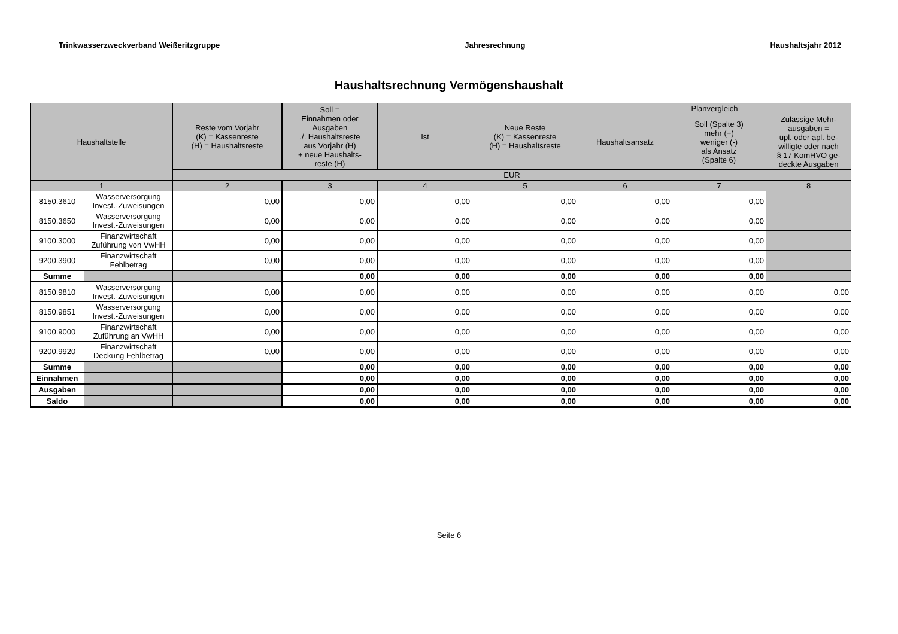Trinkwasserzweckverband Weißeritzgruppe Jahresrechnung Haushaltsjahr 2012
Haushaltsrechnung Vermögenshaushalt
| Haushaltstelle | | Reste vom Vorjahr (K) = Kassenreste (H) = Haushaltsreste | Soll = Einnahmen oder Ausgaben ./. Haushaltsreste aus Vorjahr (H) + neue Haushalts- reste (H) | Ist | Neue Reste (K) = Kassenreste (H) = Haushaltsreste | Planvergleich | | |
| --- | --- | --- | --- | --- | --- | --- | --- | --- |
| | | | | | | Haushaltsansatz | Soll (Spalte 3) mehr (+) weniger (-) als Ansatz (Spalte 6) | Zulässige Mehr- ausgaben = üpl. oder apl. be- willigte oder nach § 17 KomHVO ge- deckte Ausgaben |
| | | EUR | | | | | | |
| 1 | | 2 | 3 | 4 | 5 | 6 | 7 | 8 |
| 8150.3610 | Wasserversorgung Invest.-Zuweisungen | 0,00 | 0,00 | 0,00 | 0,00 | 0,00 | 0,00 | |
| 8150.3650 | Wasserversorgung Invest.-Zuweisungen | 0,00 | 0,00 | 0,00 | 0,00 | 0,00 | 0,00 | |
| 9100.3000 | Finanzwirtschaft Zuführung von VwHH | 0,00 | 0,00 | 0,00 | 0,00 | 0,00 | 0,00 | |
| 9200.3900 | Finanzwirtschaft Fehlbetrag | 0,00 | 0,00 | 0,00 | 0,00 | 0,00 | 0,00 | |
| Summe | | | 0,00 | 0,00 | 0,00 | 0,00 | 0,00 | |
| 8150.9810 | Wasserversorgung Invest.-Zuweisungen | 0,00 | 0,00 | 0,00 | 0,00 | 0,00 | 0,00 | 0,00 |
| 8150.9851 | Wasserversorgung Invest.-Zuweisungen | 0,00 | 0,00 | 0,00 | 0,00 | 0,00 | 0,00 | 0,00 |
| 9100.9000 | Finanzwirtschaft Zuführung an VwHH | 0,00 | 0,00 | 0,00 | 0,00 | 0,00 | 0,00 | 0,00 |
| 9200.9920 | Finanzwirtschaft Deckung Fehlbetrag | 0,00 | 0,00 | 0,00 | 0,00 | 0,00 | 0,00 | 0,00 |
| Summe | | | 0,00 | 0,00 | 0,00 | 0,00 | 0,00 | 0,00 |
| Einnahmen | | | 0,00 | 0,00 | 0,00 | 0,00 | 0,00 | 0,00 |
| Ausgaben | | | 0,00 | 0,00 | 0,00 | 0,00 | 0,00 | 0,00 |
| Saldo | | | 0,00 | 0,00 | 0,00 | 0,00 | 0,00 | 0,00 |
Seite 6